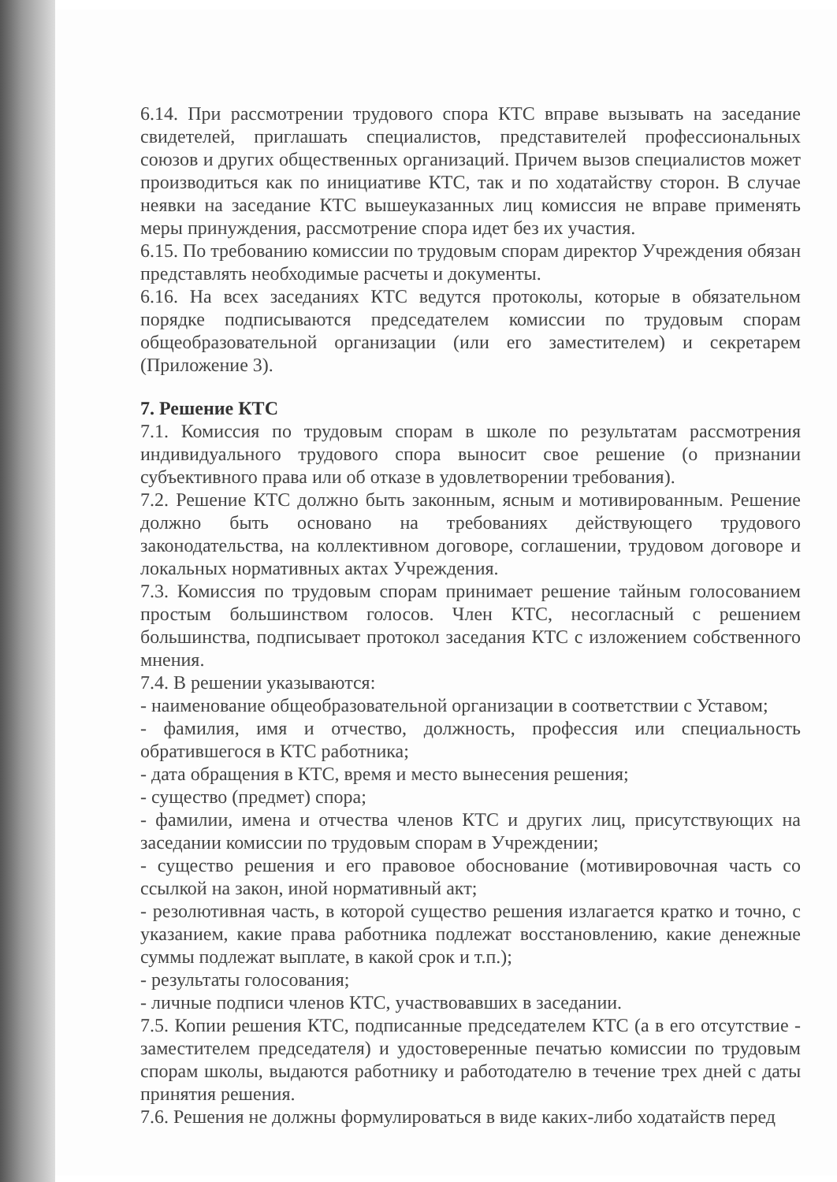6.14. При рассмотрении трудового спора КТС вправе вызывать на заседание свидетелей, приглашать специалистов, представителей профессиональных союзов и других общественных организаций. Причем вызов специалистов может производиться как по инициативе КТС, так и по ходатайству сторон. В случае неявки на заседание КТС вышеуказанных лиц комиссия не вправе применять меры принуждения, рассмотрение спора идет без их участия.
6.15. По требованию комиссии по трудовым спорам директор Учреждения обязан представлять необходимые расчеты и документы.
6.16. На всех заседаниях КТС ведутся протоколы, которые в обязательном порядке подписываются председателем комиссии по трудовым спорам общеобразовательной организации (или его заместителем) и секретарем (Приложение 3).
7. Решение КТС
7.1. Комиссия по трудовым спорам в школе по результатам рассмотрения индивидуального трудового спора выносит свое решение (о признании субъективного права или об отказе в удовлетворении требования).
7.2. Решение КТС должно быть законным, ясным и мотивированным. Решение должно быть основано на требованиях действующего трудового законодательства, на коллективном договоре, соглашении, трудовом договоре и локальных нормативных актах Учреждения.
7.3. Комиссия по трудовым спорам принимает решение тайным голосованием простым большинством голосов. Член КТС, несогласный с решением большинства, подписывает протокол заседания КТС с изложением собственного мнения.
7.4. В решении указываются:
- наименование общеобразовательной организации в соответствии с Уставом;
- фамилия, имя и отчество, должность, профессия или специальность обратившегося в КТС работника;
- дата обращения в КТС, время и место вынесения решения;
- существо (предмет) спора;
- фамилии, имена и отчества членов КТС и других лиц, присутствующих на заседании комиссии по трудовым спорам в Учреждении;
- существо решения и его правовое обоснование (мотивировочная часть со ссылкой на закон, иной нормативный акт;
- резолютивная часть, в которой существо решения излагается кратко и точно, с указанием, какие права работника подлежат восстановлению, какие денежные суммы подлежат выплате, в какой срок и т.п.);
- результаты голосования;
- личные подписи членов КТС, участвовавших в заседании.
7.5. Копии решения КТС, подписанные председателем КТС (а в его отсутствие - заместителем председателя) и удостоверенные печатью комиссии по трудовым спорам школы, выдаются работнику и работодателю в течение трех дней с даты принятия решения.
7.6. Решения не должны формулироваться в виде каких-либо ходатайств перед